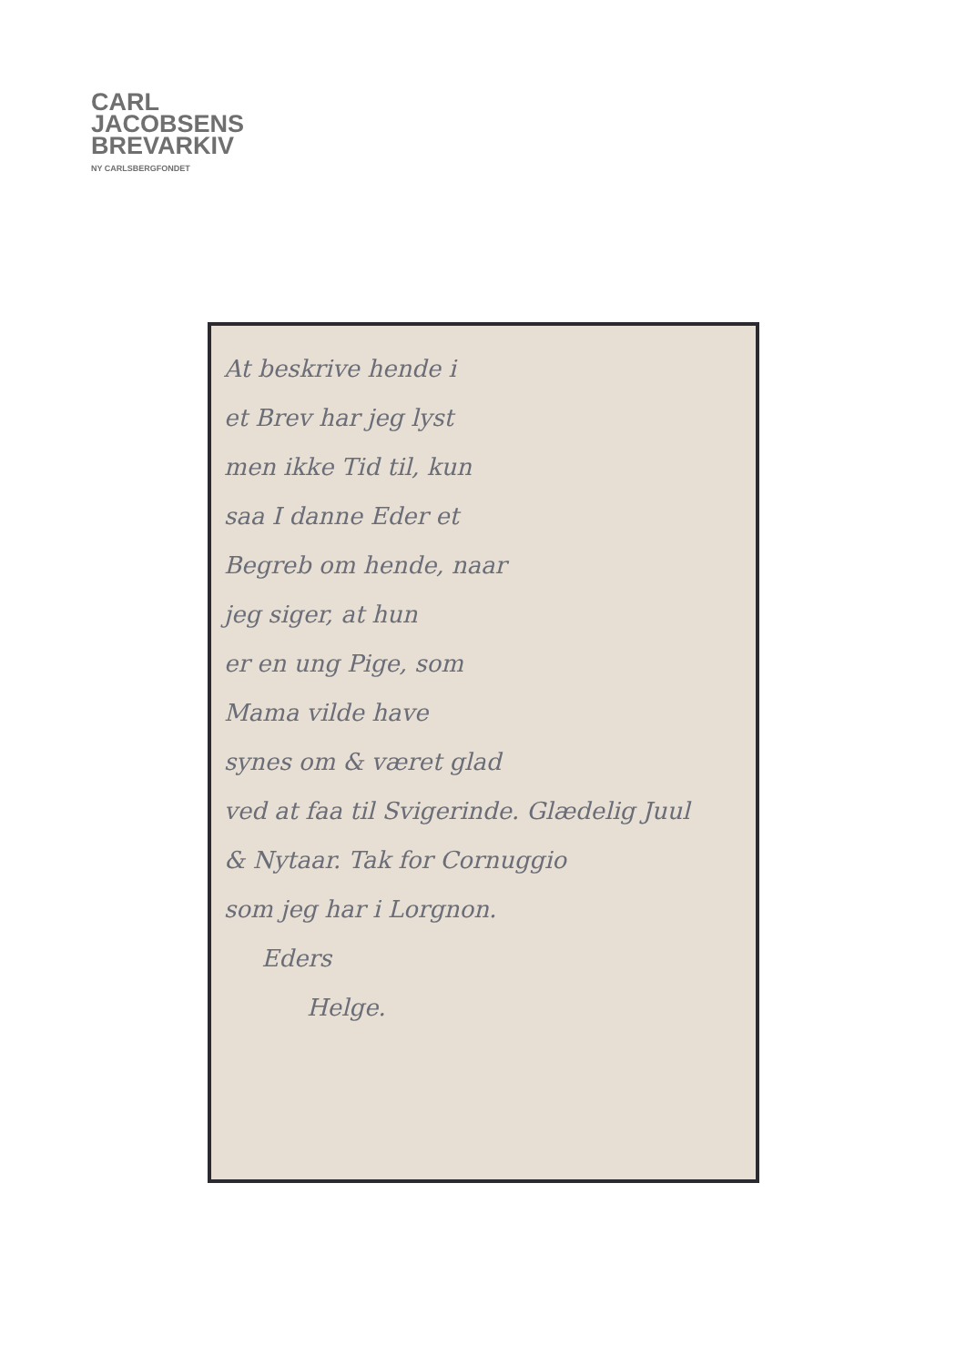CARL
JACOBSENS
BREVARKIV
NY CARLSBERGFONDET
At beskrive hende i
et Brev har jeg lyst
men ikke Tid til, kun
saa I danne Eder et
Begreb om hende, naar
jeg siger, at hun
er en ung Pige, som
Mama vilde have
synes om & været glad
ved at faa til Svigerinde. Glædelig Juul
& Nytaar. Tak for Cornuggio
som jeg har i Lorgnon.
Eders
Helge.